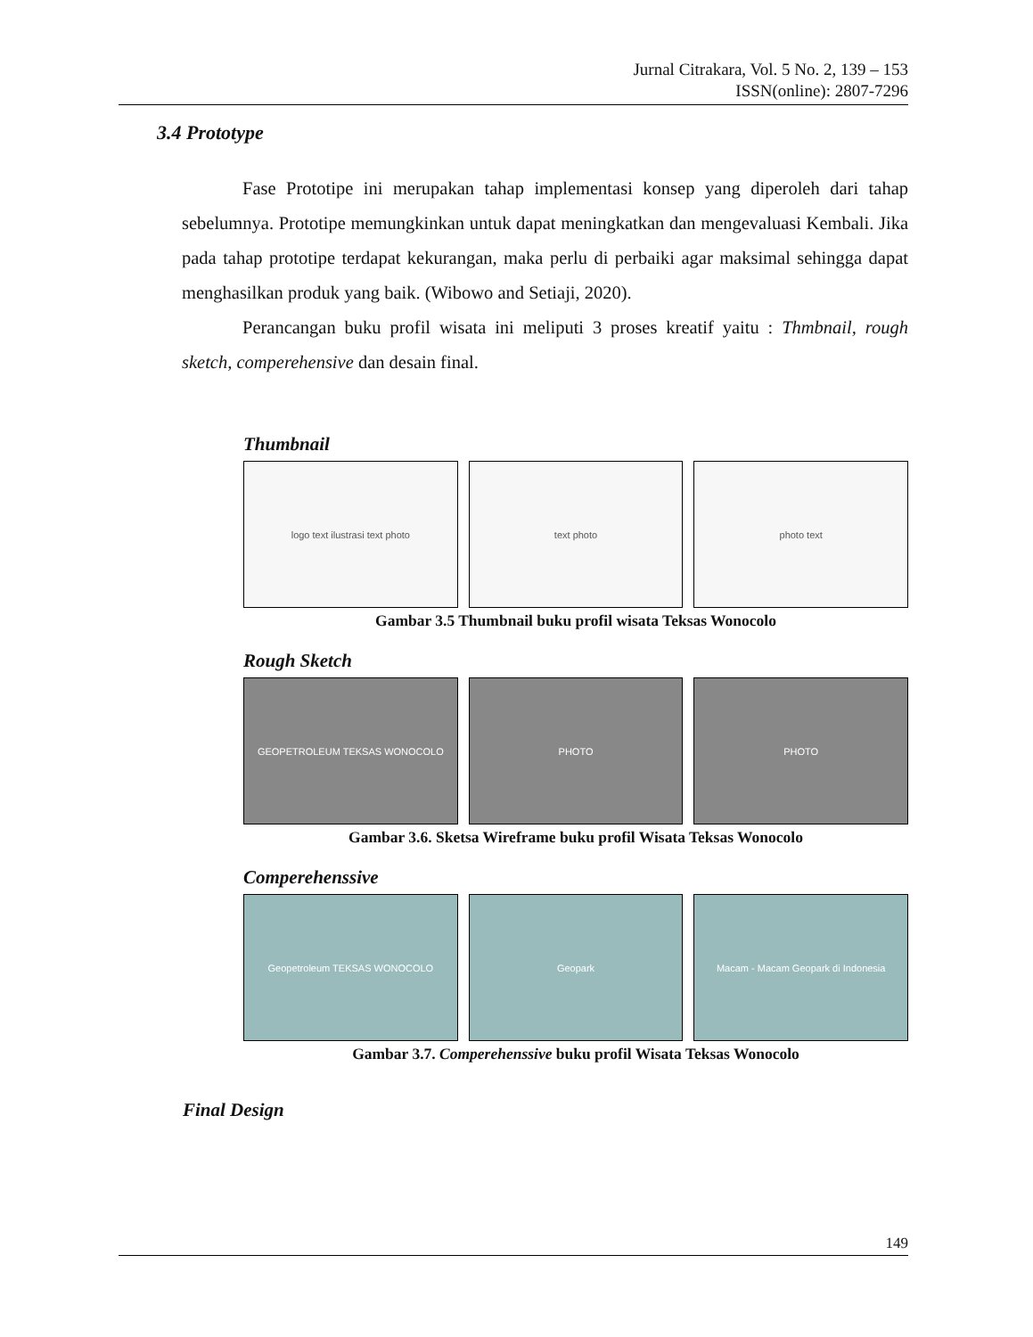Jurnal Citrakara, Vol. 5 No. 2, 139 – 153
ISSN(online): 2807-7296
3.4 Prototype
Fase Prototipe ini merupakan tahap implementasi konsep yang diperoleh dari tahap sebelumnya. Prototipe memungkinkan untuk dapat meningkatkan dan mengevaluasi Kembali. Jika pada tahap prototipe terdapat kekurangan, maka perlu di perbaiki agar maksimal sehingga dapat menghasilkan produk yang baik. (Wibowo and Setiaji, 2020).
Perancangan buku profil wisata ini meliputi 3 proses kreatif yaitu : Thmbnail, rough sketch, comperehensive dan desain final.
Thumbnail
logo text ilustrasi text photo text photo photo text
Gambar 3.5 Thumbnail buku profil wisata Teksas Wonocolo
Rough Sketch
GEOPETROLEUM TEKSAS WONOCOLO PHOTO PHOTO
Gambar 3.6. Sketsa Wireframe buku profil Wisata Teksas Wonocolo
Comperehenssive
Geopetroleum TEKSAS WONOCOLO Geopark Macam - Macam Geopark di Indonesia
Gambar 3.7. Comperehenssive buku profil Wisata Teksas Wonocolo
Final Design
149